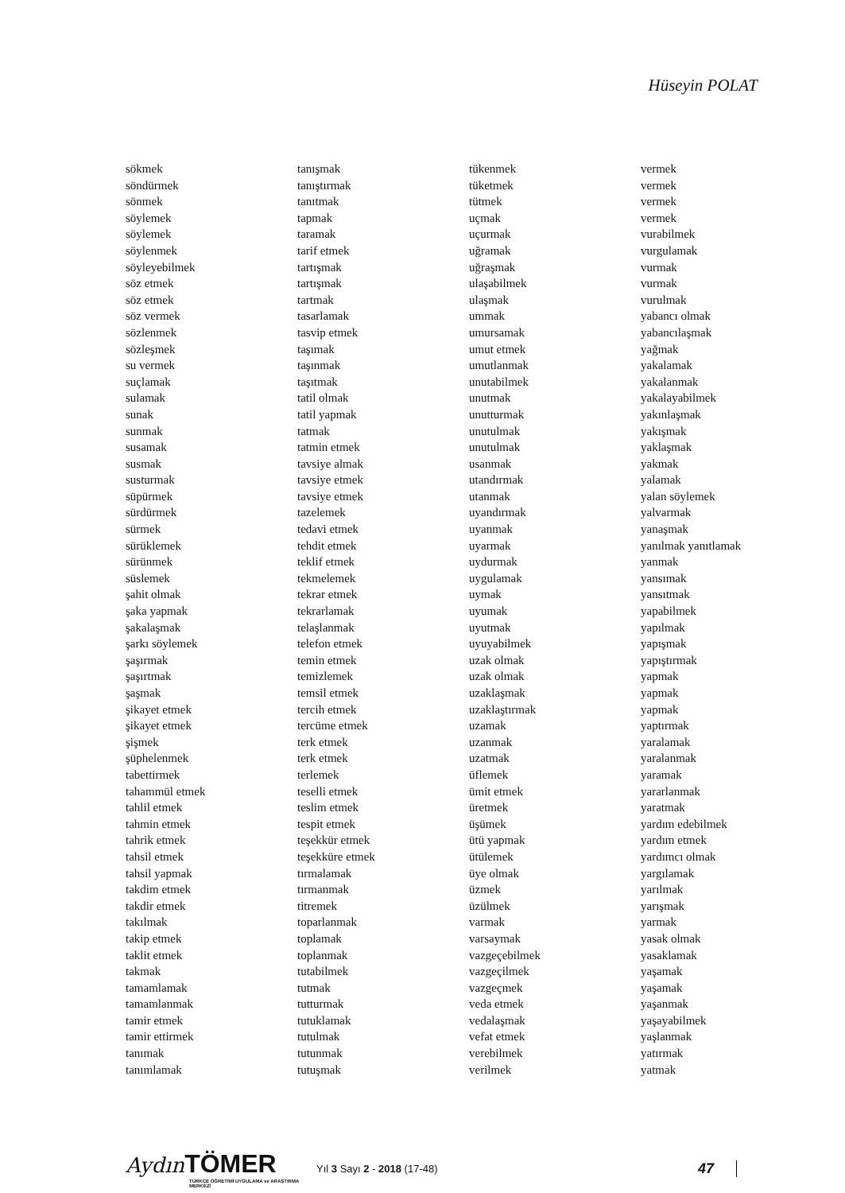Hüseyin POLAT
sökmek
söndürmek
sönmek
söylemek
söylemek
söylenmek
söyleyebilmek
söz etmek
söz etmek
söz vermek
sözlenmek
sözleşmek
su vermek
suçlamak
sulamak
sunak
sunmak
susamak
susmak
susturmak
süpürmek
sürdürmek
sürmek
sürüklemek
sürünmek
süslemek
şahit olmak
şaka yapmak
şakalaşmak
şarkı söylemek
şaşırmak
şaşırtmak
şaşmak
şikayet etmek
şikayet etmek
şişmek
şüphelenmek
tabettirmek
tahammül etmek
tahlil etmek
tahmin etmek
tahrik etmek
tahsil etmek
tahsil yapmak
takdim etmek
takdir etmek
takılmak
takip etmek
taklit etmek
takmak
tamamlamak
tamamlanmak
tamir etmek
tamir ettirmek
tanımak
tanımlamak
tanışmak
tanıştırmak
tanıtmak
tapmak
taramak
tarif etmek
tartışmak
tartışmak
tartmak
tasarlamak
tasvip etmek
taşımak
taşınmak
taşıtmak
tatil olmak
tatil yapmak
tatmak
tatmin etmek
tavsiye almak
tavsiye etmek
tavsiye etmek
tazelemek
tedavi etmek
tehdit etmek
teklif etmek
tekmelemek
tekrar etmek
tekrarlamak
telaşlanmak
telefon etmek
temin etmek
temizlemek
temsil etmek
tercih etmek
tercüme etmek
terk etmek
terk etmek
terlemek
teselli etmek
teslim etmek
tespit etmek
teşekkür etmek
teşekküre etmek
tırmalamak
tırmanmak
titremek
toparlanmak
toplamak
toplanmak
tutabilmek
tutmak
tutturmak
tutuklamak
tutulmak
tutunmak
tutuşmak
tükenmek
tüketmek
tütmek
uçmak
uçurmak
uğramak
uğraşmak
ulaşabilmek
ulaşmak
ummak
umursamak
umut etmek
umutlanmak
unutabilmek
unutmak
unutturmak
unutulmak
unutulmak
usanmak
utandırmak
utanmak
uyandırmak
uyanmak
uyarmak
uydurmak
uygulamak
uymak
uyumak
uyutmak
uyuyabilmek
uzak olmak
uzak olmak
uzaklaşmak
uzaklaştırmak
uzamak
uzanmak
uzatmak
üflemek
ümit etmek
üretmek
üşümek
ütü yapmak
ütülemek
üye olmak
üzmek
üzülmek
varmak
varsaymak
vazgeçebilmek
vazgeçilmek
vazgeçmek
veda etmek
vedalaşmak
vefat etmek
verebilmek
verilmek
vermek
vermek
vermek
vermek
vurabilmek
vurgulamak
vurmak
vurmak
vurulmak
yabancı olmak
yabancılaşmak
yağmak
yakalamak
yakalanmak
yakalayabilmek
yakınlaşmak
yakışmak
yaklaşmak
yakmak
yalamak
yalan söylemek
yalvarmak
yanaşmak
yanılmak yanıtlamak
yanmak
yansımak
yansıtmak
yapabilmek
yapılmak
yapışmak
yapıştırmak
yapmak
yapmak
yapmak
yaptırmak
yaralamak
yaralanmak
yaramak
yararlanmak
yaratmak
yardım edebilmek
yardım etmek
yardımcı olmak
yargılamak
yarılmak
yarışmak
yarmak
yasak olmak
yasaklamak
yaşamak
yaşamak
yaşanmak
yaşayabilmek
yaşlanmak
yatırmak
yatmak
Aydın TÖMER
TÜRKÇE ÖĞRETİMİ UYGULAMA ve ARAŞTIRMA MERKEZİ
Yıl 3 Sayı 2 - 2018 (17-48)
47